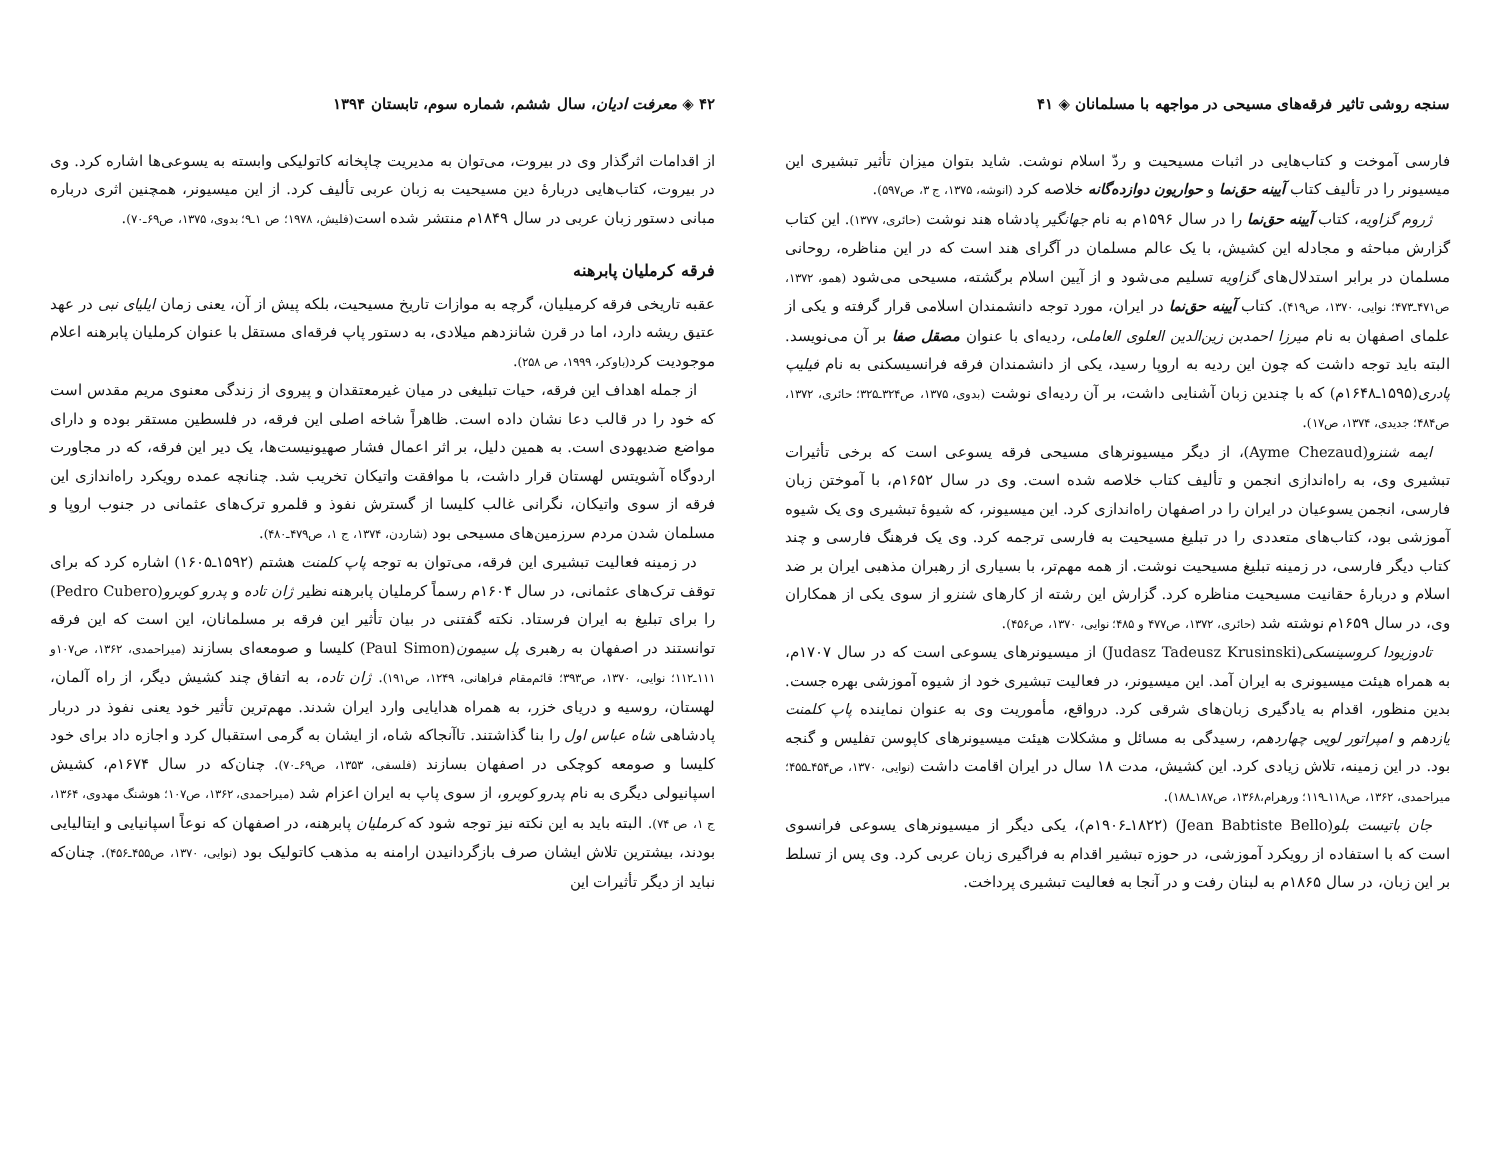سنجه روشی تاثیر فرقه‌های مسیحی در مواجهه با مسلمانان ◈ ۴۱
فارسی آموخت و کتاب‌هایی در اثبات مسیحیت و ردّ اسلام نوشت. شاید بتوان میزان تأثیر تبشیری این میسیونر را در تألیف کتاب آیینه حق‌نما و حواریون دوازده‌گانه خلاصه کرد (انوشه، ۱۳۷۵، ج ۳، ص۵۹۷).
ژروم گزاویه، کتاب آیینه حق‌نما را در سال ۱۵۹۶م به نام جهانگیر پادشاه هند نوشت (حائری، ۱۳۷۷). این کتاب گزارش مباحثه و مجادله این کشیش، با یک عالم مسلمان در آگرای هند است که در این مناظره، روحانی مسلمان در برابر استدلال‌های گزاویه تسلیم می‌شود و از آیین اسلام برگشته، مسیحی می‌شود (همو، ۱۳۷۲، ص۴۷۱ـ۴۷۳؛ نوایی، ۱۳۷۰، ص۴۱۹). کتاب آیینه حق‌نما در ایران، مورد توجه دانشمندان اسلامی قرار گرفته و یکی از علمای اصفهان به نام میرزا احمدبن زین‌الدین العلوی العاملی، ردیه‌ای با عنوان مصقل صفا بر آن می‌نویسد. البته باید توجه داشت که چون این ردیه به اروپا رسید، یکی از دانشمندان فرقه فرانسیسکنی به نام فیلیپ پادری(۱۵۹۵ـ۱۶۴۸م) که با چندین زبان آشنایی داشت، بر آن ردیه‌ای نوشت (بدوی، ۱۳۷۵، ص۳۲۴ـ۳۲۵؛ حائری، ۱۳۷۲، ص۴۸۴؛ جدیدی، ۱۳۷۴، ص۱۷).
ایمه شنزو(Ayme Chezaud)، از دیگر میسیونرهای مسیحی فرقه یسوعی است که برخی تأثیرات تبشیری وی، به راه‌اندازی انجمن و تألیف کتاب خلاصه شده است. وی در سال ۱۶۵۲م، با آموختن زبان فارسی، انجمن یسوعیان در ایران را در اصفهان راه‌اندازی کرد. این میسیونر، که شیوهٔ تبشیری وی یک شیوه آموزشی بود، کتاب‌های متعددی را در تبلیغ مسیحیت به فارسی ترجمه کرد. وی یک فرهنگ فارسی و چند کتاب دیگر فارسی، در زمینه تبلیغ مسیحیت نوشت. از همه مهم‌تر، با بسیاری از رهبران مذهبی ایران بر ضد اسلام و دربارهٔ حقانیت مسیحیت مناظره کرد. گزارش این رشته از کارهای شنزو از سوی یکی از همکاران وی، در سال ۱۶۵۹م نوشته شد (حائری، ۱۳۷۲، ص۴۷۷ و ۴۸۵؛ نوایی، ۱۳۷۰، ص۴۵۶).
تادوزیودا کروسینسکی(Judasz Tadeusz Krusinski) از میسیونرهای یسوعی است که در سال ۱۷۰۷م، به همراه هیئت میسیونری به ایران آمد. این میسیونر، در فعالیت تبشیری خود از شیوه آموزشی بهره جست. بدین منظور، اقدام به یادگیری زبان‌های شرقی کرد. درواقع، مأموریت وی به عنوان نماینده پاپ کلمنت یازدهم و امپراتور لویی چهاردهم، رسیدگی به مسائل و مشکلات هیئت میسیونرهای کاپوسن تفلیس و گنجه بود. در این زمینه، تلاش زیادی کرد. این کشیش، مدت ۱۸ سال در ایران اقامت داشت (نوایی، ۱۳۷۰، ص۴۵۴ـ۴۵۵؛ میراحمدی، ۱۳۶۲، ص۱۱۸ـ۱۱۹؛ ورهرام،۱۳۶۸، ص۱۸۷ـ۱۸۸).
جان باتیست بلو(Jean Babtiste Bello) (۱۸۲۲ـ۱۹۰۶م)، یکی دیگر از میسیونرهای یسوعی فرانسوی است که با استفاده از رویکرد آموزشی، در حوزه تبشیر اقدام به فراگیری زبان عربی کرد. وی پس از تسلط بر این زبان، در سال ۱۸۶۵م به لبنان رفت و در آنجا به فعالیت تبشیری پرداخت.
۴۲ ◈ معرفت ادیان، سال ششم، شماره سوم، تابستان ۱۳۹۴
از اقدامات اثرگذار وی در بیروت، می‌توان به مدیریت چاپخانه کاتولیکی وابسته به یسوعی‌ها اشاره کرد. وی در بیروت، کتاب‌هایی دربارهٔ دین مسیحیت به زبان عربی تألیف کرد. از این میسیونر، همچنین اثری درباره مبانی دستور زبان عربی در سال ۱۸۴۹م منتشر شده است(فلیش، ۱۹۷۸؛ ص ۱ـ۹؛ بدوی، ۱۳۷۵، ص۶۹ـ۷۰).
فرقه کرملیان پابرهنه
عقبه تاریخی فرقه کرمیلیان، گرچه به موازات تاریخ مسیحیت، بلکه پیش از آن، یعنی زمان ایلیای نبی در عهد عتیق ریشه دارد، اما در قرن شانزدهم میلادی، به دستور پاپ فرقه‌ای مستقل با عنوان کرملیان پابرهنه اعلام موجودیت کرد(باوکر، ۱۹۹۹، ص ۲۵۸).
از جمله اهداف این فرقه، حیات تبلیغی در میان غیرمعتقدان و پیروی از زندگی معنوی مریم مقدس است که خود را در قالب دعا نشان داده است. ظاهراً شاخه اصلی این فرقه، در فلسطین مستقر بوده و دارای مواضع ضدیهودی است. به همین دلیل، بر اثر اعمال فشار صهیونیست‌ها، یک دیر این فرقه، که در مجاورت اردوگاه آشویتس لهستان قرار داشت، با موافقت واتیکان تخریب شد. چنانچه عمده رویکرد راه‌اندازی این فرقه از سوی واتیکان، نگرانی غالب کلیسا از گسترش نفوذ و قلمرو ترک‌های عثمانی در جنوب اروپا و مسلمان شدن مردم سرزمین‌های مسیحی بود (شاردن، ۱۳۷۴، ج ۱، ص۴۷۹ـ۴۸۰).
در زمینه فعالیت تبشیری این فرقه، می‌توان به توجه پاپ کلمنت هشتم (۱۵۹۲ـ۱۶۰۵) اشاره کرد که برای توقف ترک‌های عثمانی، در سال ۱۶۰۴م رسماً کرملیان پابرهنه نظیر ژان تاده و پدرو کوبرو(Pedro Cubero) را برای تبلیغ به ایران فرستاد. نکته گفتنی در بیان تأثیر این فرقه بر مسلمانان، این است که این فرقه توانستند در اصفهان به رهبری پل سیمون(Paul Simon) کلیسا و صومعه‌ای بسازند (میراحمدی، ۱۳۶۲، ص۱۰۷و ۱۱۱ـ۱۱۲؛ نوایی، ۱۳۷۰، ص۳۹۳؛ قائم‌مقام فراهانی، ۱۲۴۹، ص۱۹۱). ژان تاده، به اتفاق چند کشیش دیگر، از راه آلمان، لهستان، روسیه و دریای خزر، به همراه هدایایی وارد ایران شدند. مهم‌ترین تأثیر خود یعنی نفوذ در دربار پادشاهی شاه عباس اول را بنا گذاشتند. تاآنجاکه شاه، از ایشان به گرمی استقبال کرد و اجازه داد برای خود کلیسا و صومعه کوچکی در اصفهان بسازند (فلسفی، ۱۳۵۳، ص۶۹ـ۷۰). چنان‌که در سال ۱۶۷۴م، کشیش اسپانیولی دیگری به نام پدرو کوبرو، از سوی پاپ به ایران اعزام شد (میراحمدی، ۱۳۶۲، ص۱۰۷؛ هوشنگ مهدوی، ۱۳۶۴، ج ۱، ص ۷۴). البته باید به این نکته نیز توجه شود که کرملیان پابرهنه، در اصفهان که نوعاً اسپانیایی و ایتالیایی بودند، بیشترین تلاش ایشان صرف بازگردانیدن ارامنه به مذهب کاتولیک بود (نوایی، ۱۳۷۰، ص۴۵۵ـ۴۵۶). چنان‌که نباید از دیگر تأثیرات این